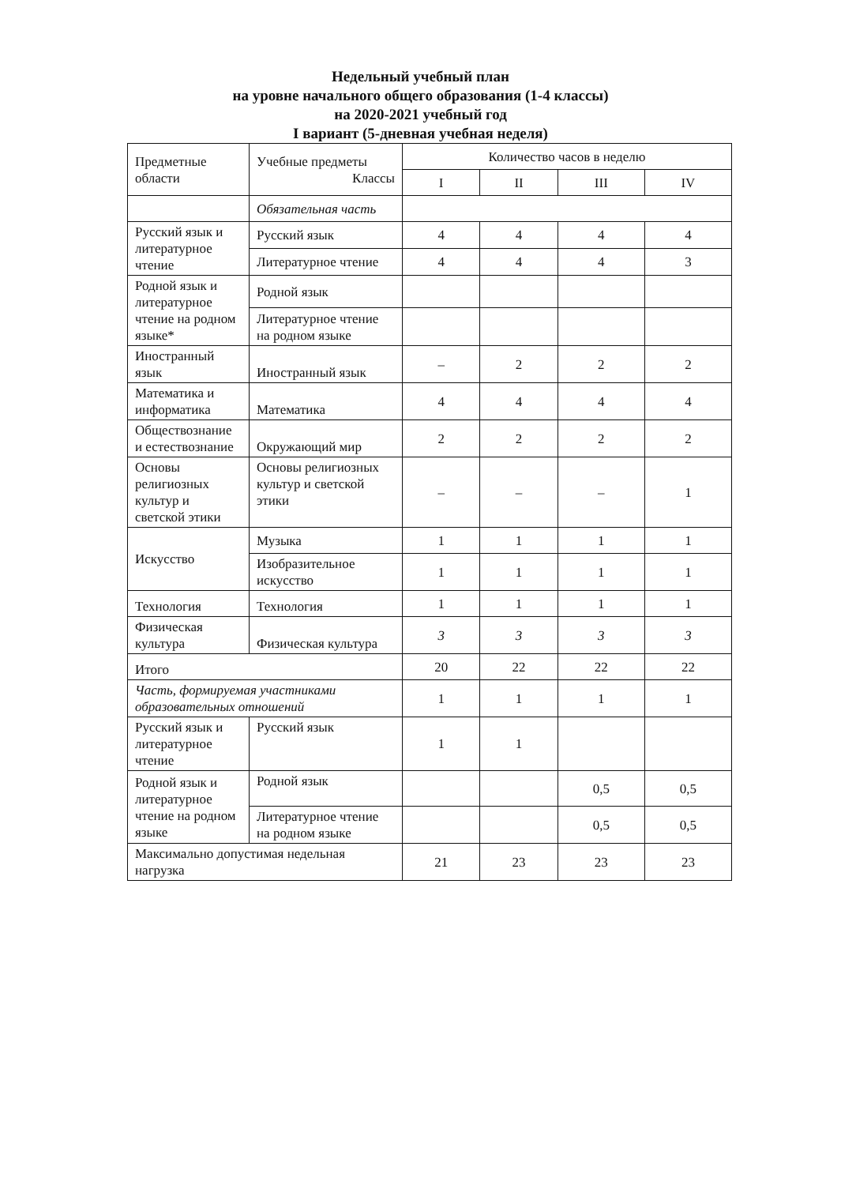Недельный учебный план
на уровне начального общего образования (1-4 классы)
на 2020-2021 учебный год
I вариант (5-дневная учебная неделя)
| Предметные области | Учебные предметы Классы | Количество часов в неделю | | | |
| --- | --- | --- | --- | --- | --- |
| | | I | II | III | IV |
| | Обязательная часть | | | | |
| Русский язык и литературное чтение | Русский язык | 4 | 4 | 4 | 4 |
| | Литературное чтение | 4 | 4 | 4 | 3 |
| Родной язык и литературное чтение на родном языке* | Родной язык | | | | |
| | Литературное чтение на родном языке | | | | |
| Иностранный язык | Иностранный язык | – | 2 | 2 | 2 |
| Математика и информатика | Математика | 4 | 4 | 4 | 4 |
| Обществознание и естествознание | Окружающий мир | 2 | 2 | 2 | 2 |
| Основы религиозных культур и светской этики | Основы религиозных культур и светской этики | – | – | – | 1 |
| Искусство | Музыка | 1 | 1 | 1 | 1 |
| | Изобразительное искусство | 1 | 1 | 1 | 1 |
| Технология | Технология | 1 | 1 | 1 | 1 |
| Физическая культура | Физическая культура | 3 | 3 | 3 | 3 |
| Итого | | 20 | 22 | 22 | 22 |
| Часть, формируемая участниками образовательных отношений | | 1 | 1 | 1 | 1 |
| Русский язык и литературное чтение | Русский язык | 1 | 1 | | |
| Родной язык и литературное чтение на родном языке | Родной язык | | | 0,5 | 0,5 |
| | Литературное чтение на родном языке | | | 0,5 | 0,5 |
| Максимально допустимая недельная нагрузка | | 21 | 23 | 23 | 23 |